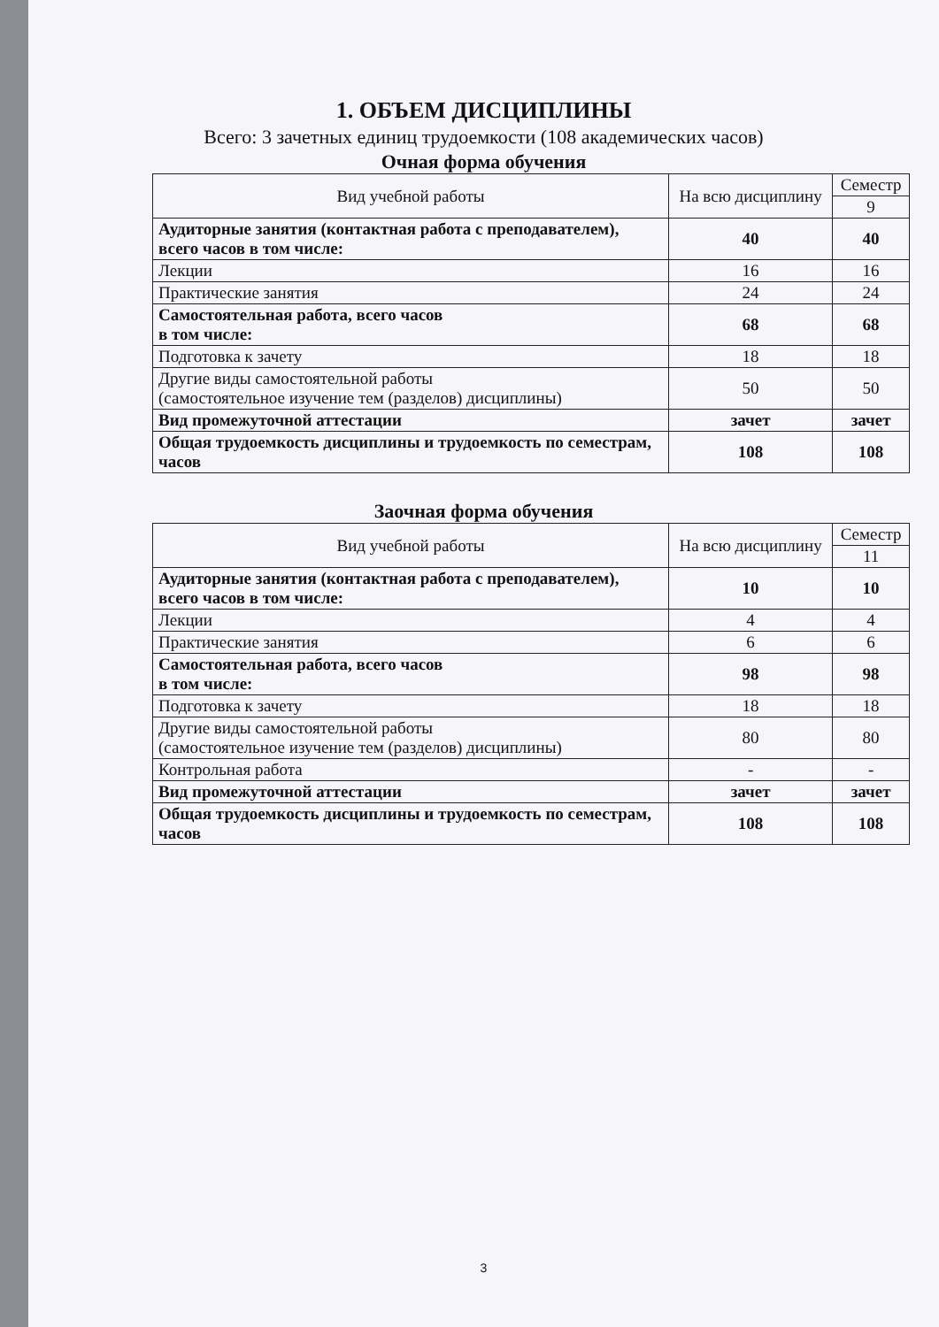1. ОБЪЕМ ДИСЦИПЛИНЫ
Всего: 3 зачетных единиц трудоемкости (108 академических часов)
Очная форма обучения
| Вид учебной работы | На всю дисциплину | Семестр |
| --- | --- | --- |
| | | 9 |
| Аудиторные занятия (контактная работа с преподавателем), всего часов в том числе: | 40 | 40 |
| Лекции | 16 | 16 |
| Практические занятия | 24 | 24 |
| Самостоятельная работа, всего часов в том числе: | 68 | 68 |
| Подготовка к зачету | 18 | 18 |
| Другие виды самостоятельной работы (самостоятельное изучение тем (разделов) дисциплины) | 50 | 50 |
| Вид промежуточной аттестации | зачет | зачет |
| Общая трудоемкость дисциплины и трудоемкость по семестрам, часов | 108 | 108 |
Заочная форма обучения
| Вид учебной работы | На всю дисциплину | Семестр |
| --- | --- | --- |
| | | 11 |
| Аудиторные занятия (контактная работа с преподавателем), всего часов в том числе: | 10 | 10 |
| Лекции | 4 | 4 |
| Практические занятия | 6 | 6 |
| Самостоятельная работа, всего часов в том числе: | 98 | 98 |
| Подготовка к зачету | 18 | 18 |
| Другие виды самостоятельной работы (самостоятельное изучение тем (разделов) дисциплины) | 80 | 80 |
| Контрольная работа | - | - |
| Вид промежуточной аттестации | зачет | зачет |
| Общая трудоемкость дисциплины и трудоемкость по семестрам, часов | 108 | 108 |
3